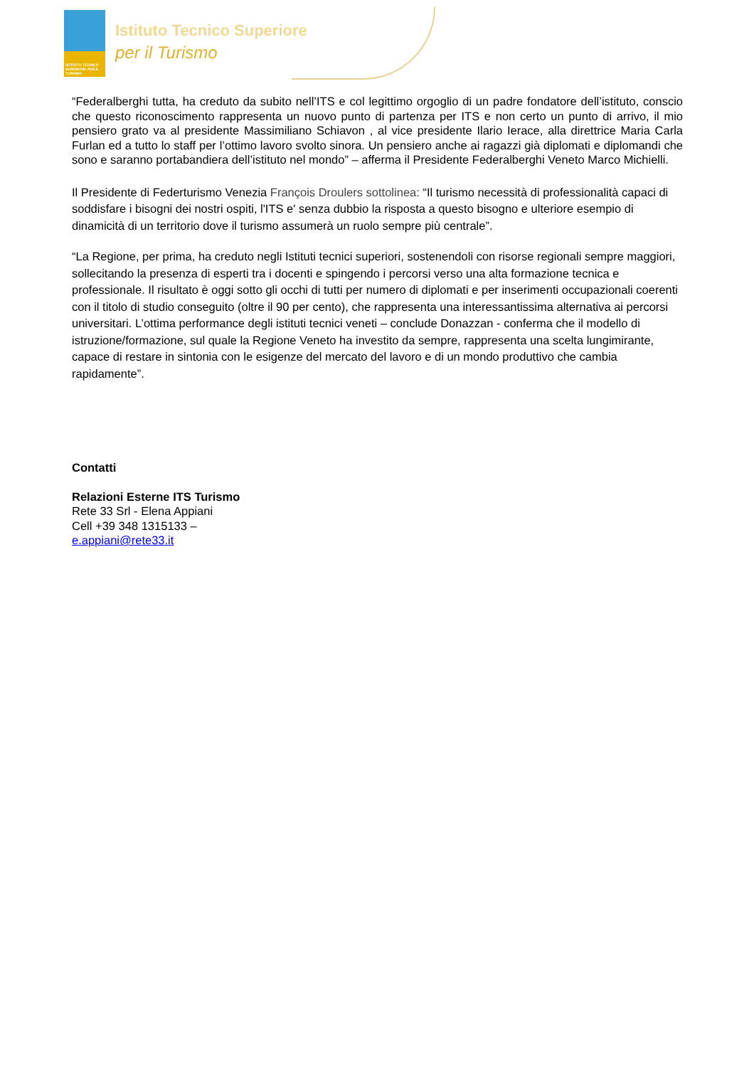ISTITUTO TECNICO SUPERIORE PER IL TURISMO
Istituto Tecnico Superiore
per il Turismo
“Federalberghi tutta, ha creduto da subito nell’ITS e col legittimo orgoglio di un padre fondatore dell’istituto, conscio che questo riconoscimento rappresenta un nuovo punto di partenza per ITS e non certo un punto di arrivo, il mio pensiero grato va al presidente Massimiliano Schiavon , al vice presidente Ilario Ierace, alla direttrice Maria Carla Furlan ed a tutto lo staff per l’ottimo lavoro svolto sinora. Un pensiero anche ai ragazzi già diplomati e diplomandi che sono e saranno portabandiera dell’istituto nel mondo” – afferma il Presidente Federalberghi Veneto Marco Michielli.
Il Presidente di Federturismo Venezia François Droulers sottolinea: “Il turismo necessità di professionalità capaci di soddisfare i bisogni dei nostri ospiti, l'ITS e' senza dubbio la risposta a questo bisogno e ulteriore esempio di dinamicità di un territorio dove il turismo assumerà un ruolo sempre più centrale”.
“La Regione, per prima, ha creduto negli Istituti tecnici superiori, sostenendoli con risorse regionali sempre maggiori, sollecitando la presenza di esperti tra i docenti e spingendo i percorsi verso una alta formazione tecnica e professionale. Il risultato è oggi sotto gli occhi di tutti per numero di diplomati e per inserimenti occupazionali coerenti con il titolo di studio conseguito (oltre il 90 per cento), che rappresenta una interessantissima alternativa ai percorsi universitari. L’ottima performance degli istituti tecnici veneti – conclude Donazzan - conferma che il modello di istruzione/formazione, sul quale la Regione Veneto ha investito da sempre, rappresenta una scelta lungimirante, capace di restare in sintonia con le esigenze del mercato del lavoro e di un mondo produttivo che cambia rapidamente”.
Contatti
Relazioni Esterne ITS Turismo
Rete 33 Srl - Elena Appiani
Cell +39 348 1315133 –
e.appiani@rete33.it